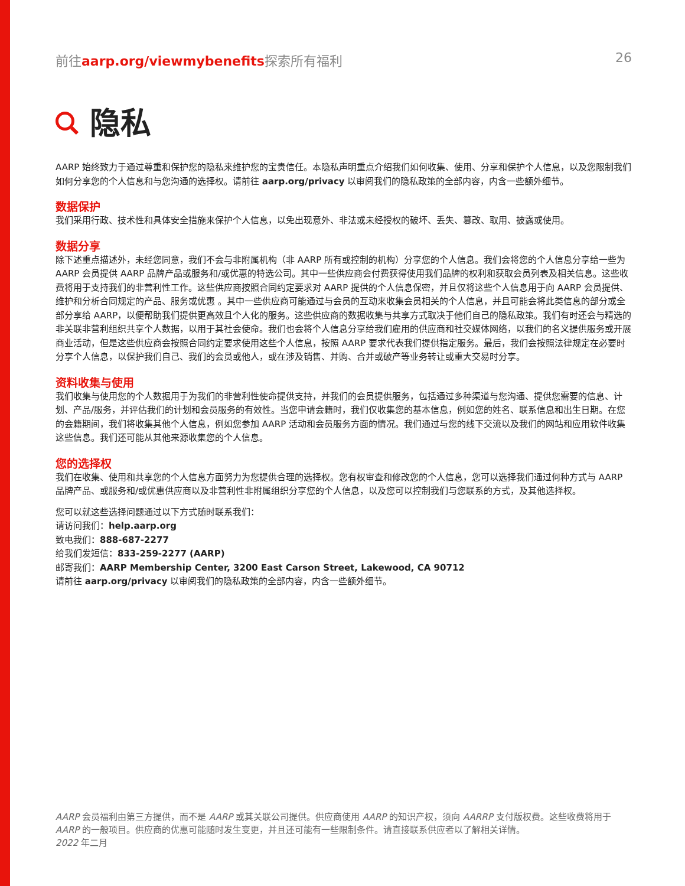前往aarp.org/viewmybenefits探索所有福利 26
隐私
AARP 始终致力于通过尊重和保护您的隐私来维护您的宝贵信任。本隐私声明重点介绍我们如何收集、使用、分享和保护个人信息，以及您限制我们如何分享您的个人信息和与您沟通的选择权。请前往 aarp.org/privacy 以审阅我们的隐私政策的全部内容，内含一些额外细节。
数据保护
我们采用行政、技术性和具体安全措施来保护个人信息，以免出现意外、非法或未经授权的破坏、丢失、篡改、取用、披露或使用。
数据分享
除下述重点描述外，未经您同意，我们不会与非附属机构（非 AARP 所有或控制的机构）分享您的个人信息。我们会将您的个人信息分享给一些为 AARP 会员提供 AARP 品牌产品或服务和/或优惠的特选公司。其中一些供应商会付费获得使用我们品牌的权利和获取会员列表及相关信息。这些收费将用于支持我们的非营利性工作。这些供应商按照合同约定要求对 AARP 提供的个人信息保密，并且仅将这些个人信息用于向 AARP 会员提供、维护和分析合同规定的产品、服务或优惠 。其中一些供应商可能通过与会员的互动来收集会员相关的个人信息，并且可能会将此类信息的部分或全部分享给 AARP，以便帮助我们提供更高效且个人化的服务。这些供应商的数据收集与共享方式取决于他们自己的隐私政策。我们有时还会与精选的非关联非营利组织共享个人数据，以用于其社会使命。我们也会将个人信息分享给我们雇用的供应商和社交媒体网络，以我们的名义提供服务或开展商业活动，但是这些供应商会按照合同约定要求使用这些个人信息，按照 AARP 要求代表我们提供指定服务。最后，我们会按照法律规定在必要时分享个人信息，以保护我们自己、我们的会员或他人，或在涉及销售、并购、合并或破产等业务转让或重大交易时分享。
资料收集与使用
我们收集与使用您的个人数据用于为我们的非营利性使命提供支持，并我们的会员提供服务，包括通过多种渠道与您沟通、提供您需要的信息、计划、产品/服务，并评估我们的计划和会员服务的有效性。当您申请会籍时，我们仅收集您的基本信息，例如您的姓名、联系信息和出生日期。在您的会籍期间，我们将收集其他个人信息，例如您参加 AARP 活动和会员服务方面的情况。我们通过与您的线下交流以及我们的网站和应用软件收集这些信息。我们还可能从其他来源收集您的个人信息。
您的选择权
我们在收集、使用和共享您的个人信息方面努力为您提供合理的选择权。您有权审查和修改您的个人信息，您可以选择我们通过何种方式与 AARP 品牌产品、或服务和/或优惠供应商以及非营利性非附属组织分享您的个人信息，以及您可以控制我们与您联系的方式，及其他选择权。
您可以就这些选择问题通过以下方式随时联系我们：
请访问我们：help.aarp.org
致电我们：888-687-2277
给我们发短信：833-259-2277 (AARP)
邮寄我们：AARP Membership Center, 3200 East Carson Street, Lakewood, CA 90712
请前往 aarp.org/privacy 以审阅我们的隐私政策的全部内容，内含一些额外细节。
AARP 会员福利由第三方提供，而不是 AARP 或其关联公司提供。供应商使用 AARP 的知识产权，须向 AARRP 支付版权费。这些收费将用于 AARP 的一般项目。供应商的优惠可能随时发生变更，并且还可能有一些限制条件。请直接联系供应者以了解相关详情。
2022 年二月